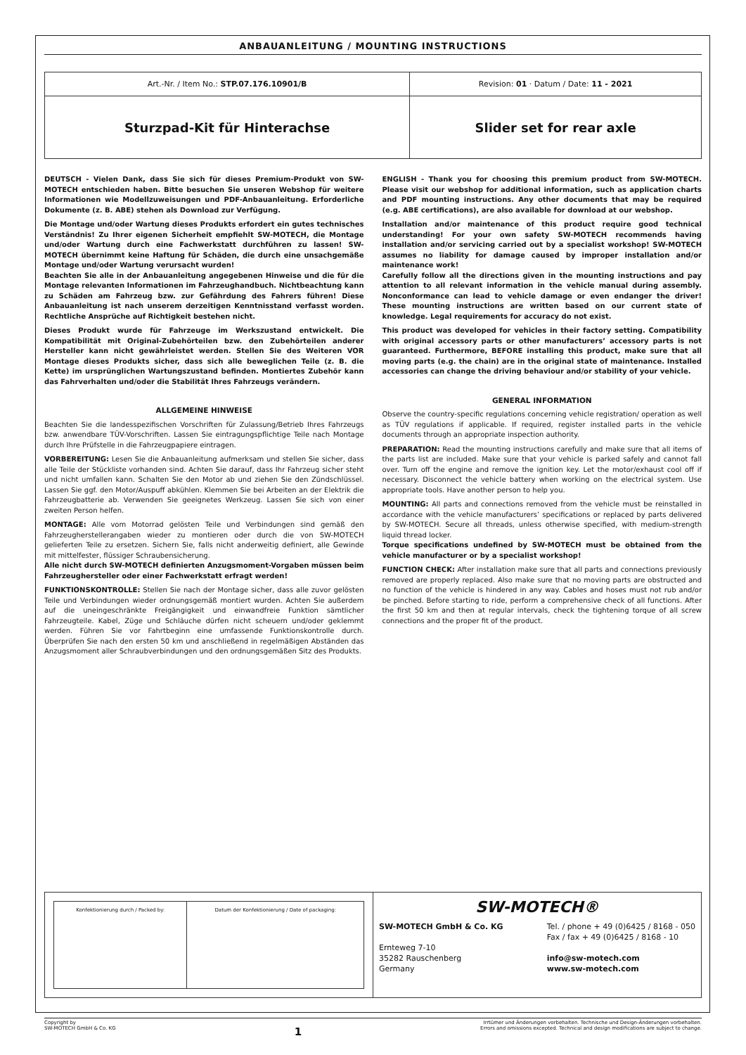ANBAUANLEITUNG / MOUNTING INSTRUCTIONS
| Art.-Nr. / Item No.: STP.07.176.10901/B | Revision: 01 · Datum / Date: 11 - 2021 |
| Sturzpad-Kit für Hinterachse | Slider set for rear axle |
DEUTSCH - Vielen Dank, dass Sie sich für dieses Premium-Produkt von SW-MOTECH entschieden haben. Bitte besuchen Sie unseren Webshop für weitere Informationen wie Modellzuweisungen und PDF-Anbauanleitung. Erforderliche Dokumente (z. B. ABE) stehen als Download zur Verfügung.
Die Montage und/oder Wartung dieses Produkts erfordert ein gutes technisches Verständnis! Zu Ihrer eigenen Sicherheit empfiehlt SW-MOTECH, die Montage und/oder Wartung durch eine Fachwerkstatt durchführen zu lassen! SW-MOTECH übernimmt keine Haftung für Schäden, die durch eine unsachgemäße Montage und/oder Wartung verursacht wurden!
Beachten Sie alle in der Anbauanleitung angegebenen Hinweise und die für die Montage relevanten Informationen im Fahrzeughandbuch. Nichtbeachtung kann zu Schäden am Fahrzeug bzw. zur Gefährdung des Fahrers führen! Diese Anbauanleitung ist nach unserem derzeitigen Kenntnisstand verfasst worden. Rechtliche Ansprüche auf Richtigkeit bestehen nicht.
Dieses Produkt wurde für Fahrzeuge im Werkszustand entwickelt. Die Kompatibilität mit Original-Zubehörteilen bzw. den Zubehörteilen anderer Hersteller kann nicht gewährleistet werden. Stellen Sie des Weiteren VOR Montage dieses Produkts sicher, dass sich alle beweglichen Teile (z. B. die Kette) im ursprünglichen Wartungszustand befinden. Montiertes Zubehör kann das Fahrverhalten und/oder die Stabilität Ihres Fahrzeugs verändern.
ALLGEMEINE HINWEISE
Beachten Sie die landesspezifischen Vorschriften für Zulassung/Betrieb Ihres Fahrzeugs bzw. anwendbare TÜV-Vorschriften. Lassen Sie eintragungspflichtige Teile nach Montage durch Ihre Prüfstelle in die Fahrzeugpapiere eintragen.
VORBEREITUNG: Lesen Sie die Anbauanleitung aufmerksam und stellen Sie sicher, dass alle Teile der Stückliste vorhanden sind. Achten Sie darauf, dass Ihr Fahrzeug sicher steht und nicht umfallen kann. Schalten Sie den Motor ab und ziehen Sie den Zündschlüssel. Lassen Sie ggf. den Motor/Auspuff abkühlen. Klemmen Sie bei Arbeiten an der Elektrik die Fahrzeugbatterie ab. Verwenden Sie geeignetes Werkzeug. Lassen Sie sich von einer zweiten Person helfen.
MONTAGE: Alle vom Motorrad gelösten Teile und Verbindungen sind gemäß den Fahrzeugherstellerangaben wieder zu montieren oder durch die von SW-MOTECH gelieferten Teile zu ersetzen. Sichern Sie, falls nicht anderweitig definiert, alle Gewinde mit mittelfester, flüssiger Schraubensicherung.
Alle nicht durch SW-MOTECH definierten Anzugsmoment-Vorgaben müssen beim Fahrzeughersteller oder einer Fachwerkstatt erfragt werden!
FUNKTIONSKONTROLLE: Stellen Sie nach der Montage sicher, dass alle zuvor gelösten Teile und Verbindungen wieder ordnungsgemäß montiert wurden. Achten Sie außerdem auf die uneingeschränkte Freigängigkeit und einwandfreie Funktion sämtlicher Fahrzeugteile. Kabel, Züge und Schläuche dürfen nicht scheuern und/oder geklemmt werden. Führen Sie vor Fahrtbeginn eine umfassende Funktionskontrolle durch. Überprüfen Sie nach den ersten 50 km und anschließend in regelmäßigen Abständen das Anzugsmoment aller Schraubverbindungen und den ordnungsgemäßen Sitz des Produkts.
ENGLISH - Thank you for choosing this premium product from SW-MOTECH. Please visit our webshop for additional information, such as application charts and PDF mounting instructions. Any other documents that may be required (e.g. ABE certifications), are also available for download at our webshop.
Installation and/or maintenance of this product require good technical understanding! For your own safety SW-MOTECH recommends having installation and/or servicing carried out by a specialist workshop! SW-MOTECH assumes no liability for damage caused by improper installation and/or maintenance work!
Carefully follow all the directions given in the mounting instructions and pay attention to all relevant information in the vehicle manual during assembly. Nonconformance can lead to vehicle damage or even endanger the driver! These mounting instructions are written based on our current state of knowledge. Legal requirements for accuracy do not exist.
This product was developed for vehicles in their factory setting. Compatibility with original accessory parts or other manufacturers’ accessory parts is not guaranteed. Furthermore, BEFORE installing this product, make sure that all moving parts (e.g. the chain) are in the original state of maintenance. Installed accessories can change the driving behaviour and/or stability of your vehicle.
GENERAL INFORMATION
Observe the country-specific regulations concerning vehicle registration/ operation as well as TÜV regulations if applicable. If required, register installed parts in the vehicle documents through an appropriate inspection authority.
PREPARATION: Read the mounting instructions carefully and make sure that all items of the parts list are included. Make sure that your vehicle is parked safely and cannot fall over. Turn off the engine and remove the ignition key. Let the motor/exhaust cool off if necessary. Disconnect the vehicle battery when working on the electrical system. Use appropriate tools. Have another person to help you.
MOUNTING: All parts and connections removed from the vehicle must be reinstalled in accordance with the vehicle manufacturers’ specifications or replaced by parts delivered by SW-MOTECH. Secure all threads, unless otherwise specified, with medium-strength liquid thread locker.
Torque specifications undefined by SW-MOTECH must be obtained from the vehicle manufacturer or by a specialist workshop!
FUNCTION CHECK: After installation make sure that all parts and connections previously removed are properly replaced. Also make sure that no moving parts are obstructed and no function of the vehicle is hindered in any way. Cables and hoses must not rub and/or be pinched. Before starting to ride, perform a comprehensive check of all functions. After the first 50 km and then at regular intervals, check the tightening torque of all screw connections and the proper fit of the product.
| / Konfektionierung durch / Packed by: / Datum der Konfektionierung / Date of packaging: / | SW-MOTECH® SW-MOTECH GmbH & Co. KG Ernteweg 7-10 35282 Rauschenberg Germany Tel. / phone + 49 (0)6425 / 8168 - 050 Fax / fax + 49 (0)6425 / 8168 - 10 info@sw-motech.com www.sw-motech.com |
Copyright by
SW-MOTECH GmbH & Co. KG
1
Irrtümer und Änderungen vorbehalten. Technische und Design-Änderungen vorbehalten.
Errors and omissions excepted. Technical and design modifications are subject to change.